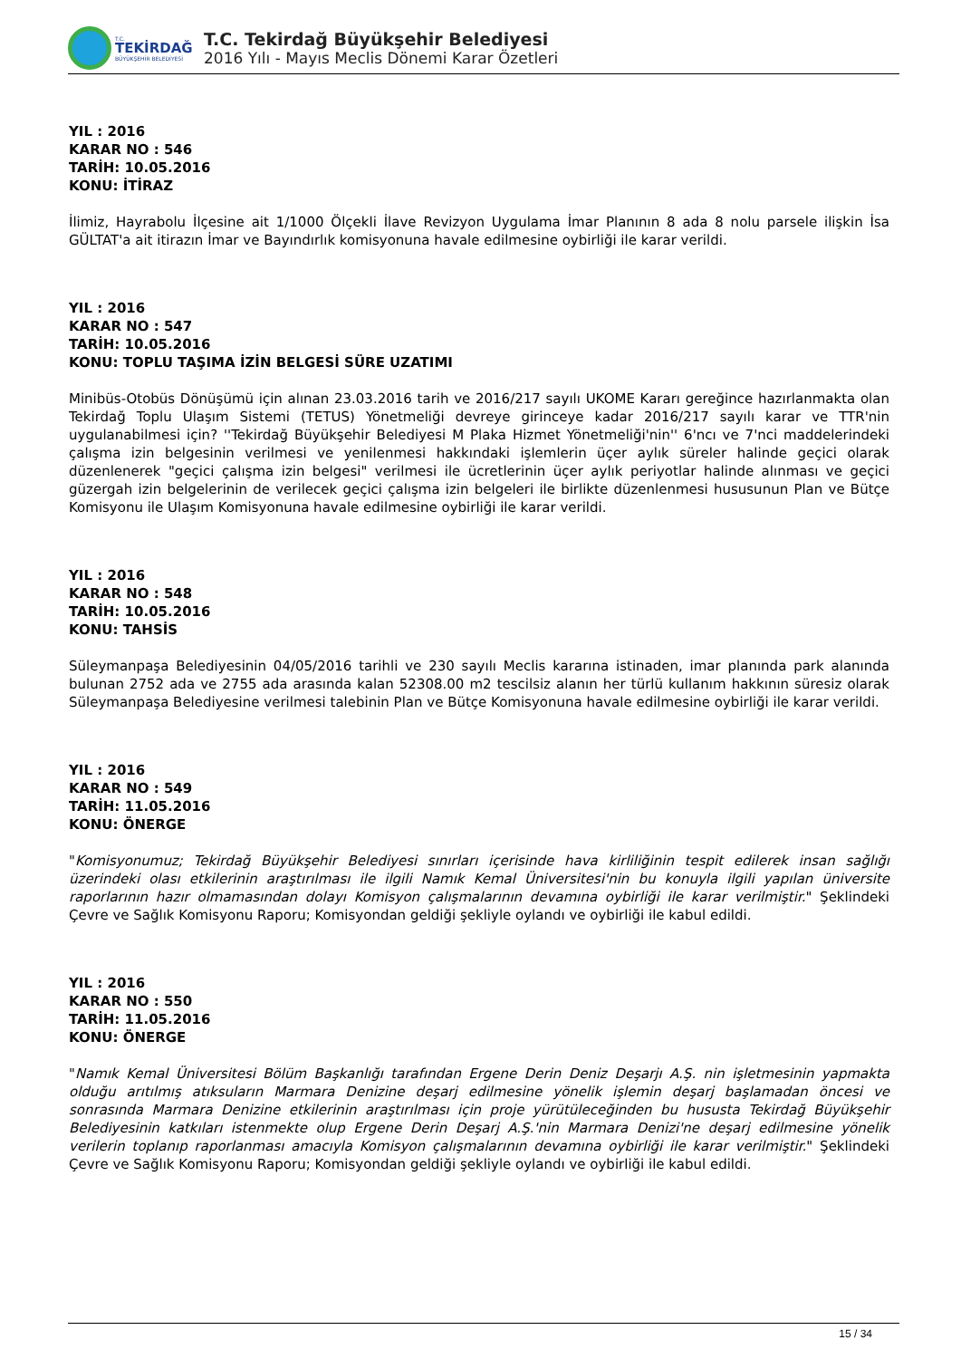T.C.
TEKİRDAĞ
BÜYÜKŞEHİR BELEDİYESİ
T.C. Tekirdağ Büyükşehir Belediyesi
2016 Yılı - Mayıs Meclis Dönemi Karar Özetleri
YIL : 2016
KARAR NO : 546
TARİH: 10.05.2016
KONU: İTİRAZ
İlimiz, Hayrabolu İlçesine ait 1/1000 Ölçekli İlave Revizyon Uygulama İmar Planının 8 ada 8 nolu parsele ilişkin İsa GÜLTAT'a ait itirazın İmar ve Bayındırlık komisyonuna havale edilmesine oybirliği ile karar verildi.
YIL : 2016
KARAR NO : 547
TARİH: 10.05.2016
KONU: TOPLU TAŞIMA İZİN BELGESİ SÜRE UZATIMI
Minibüs-Otobüs Dönüşümü için alınan 23.03.2016 tarih ve 2016/217 sayılı UKOME Kararı gereğince hazırlanmakta olan Tekirdağ Toplu Ulaşım Sistemi (TETUS) Yönetmeliği devreye girinceye kadar 2016/217 sayılı karar ve TTR'nin uygulanabilmesi için? ''Tekirdağ Büyükşehir Belediyesi M Plaka Hizmet Yönetmeliği'nin'' 6'ncı ve 7'nci maddelerindeki çalışma izin belgesinin verilmesi ve yenilenmesi hakkındaki işlemlerin üçer aylık süreler halinde geçici olarak düzenlenerek "geçici çalışma izin belgesi" verilmesi ile ücretlerinin üçer aylık periyotlar halinde alınması ve geçici güzergah izin belgelerinin de verilecek geçici çalışma izin belgeleri ile birlikte düzenlenmesi hususunun Plan ve Bütçe Komisyonu ile Ulaşım Komisyonuna havale edilmesine oybirliği ile karar verildi.
YIL : 2016
KARAR NO : 548
TARİH: 10.05.2016
KONU: TAHSİS
Süleymanpaşa Belediyesinin 04/05/2016 tarihli ve 230 sayılı Meclis kararına istinaden, imar planında park alanında bulunan 2752 ada ve 2755 ada arasında kalan 52308.00 m2 tescilsiz alanın her türlü kullanım hakkının süresiz olarak Süleymanpaşa Belediyesine verilmesi talebinin Plan ve Bütçe Komisyonuna havale edilmesine oybirliği ile karar verildi.
YIL : 2016
KARAR NO : 549
TARİH: 11.05.2016
KONU: ÖNERGE
"Komisyonumuz; Tekirdağ Büyükşehir Belediyesi sınırları içerisinde hava kirliliğinin tespit edilerek insan sağlığı üzerindeki olası etkilerinin araştırılması ile ilgili Namık Kemal Üniversitesi'nin bu konuyla ilgili yapılan üniversite raporlarının hazır olmamasından dolayı Komisyon çalışmalarının devamına oybirliği ile karar verilmiştir." Şeklindeki Çevre ve Sağlık Komisyonu Raporu; Komisyondan geldiği şekliyle oylandı ve oybirliği ile kabul edildi.
YIL : 2016
KARAR NO : 550
TARİH: 11.05.2016
KONU: ÖNERGE
"Namık Kemal Üniversitesi Bölüm Başkanlığı tarafından Ergene Derin Deniz Deşarjı A.Ş. nin işletmesinin yapmakta olduğu arıtılmış atıksuların Marmara Denizine deşarj edilmesine yönelik işlemin deşarj başlamadan öncesi ve sonrasında Marmara Denizine etkilerinin araştırılması için proje yürütüleceğinden bu hususta Tekirdağ Büyükşehir Belediyesinin katkıları istenmekte olup Ergene Derin Deşarj A.Ş.'nin Marmara Denizi'ne deşarj edilmesine yönelik verilerin toplanıp raporlanması amacıyla Komisyon çalışmalarının devamına oybirliği ile karar verilmiştir." Şeklindeki Çevre ve Sağlık Komisyonu Raporu; Komisyondan geldiği şekliyle oylandı ve oybirliği ile kabul edildi.
15 / 34